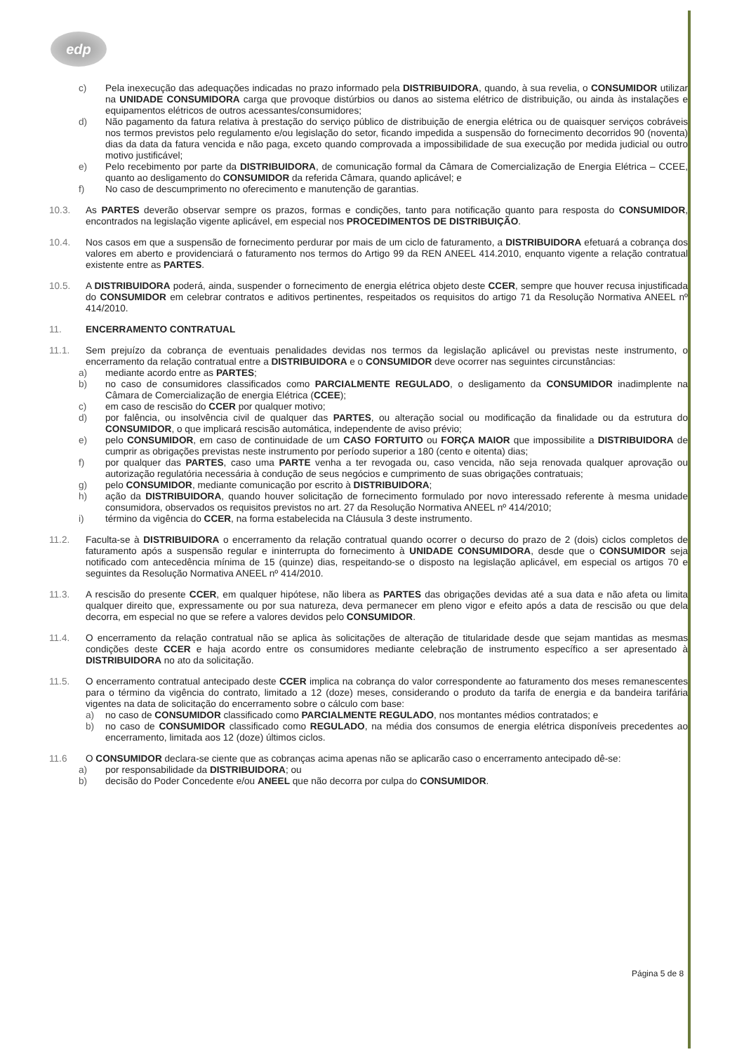edp
c) Pela inexecução das adequações indicadas no prazo informado pela DISTRIBUIDORA, quando, à sua revelia, o CONSUMIDOR utilizar na UNIDADE CONSUMIDORA carga que provoque distúrbios ou danos ao sistema elétrico de distribuição, ou ainda às instalações e equipamentos elétricos de outros acessantes/consumidores;
d) Não pagamento da fatura relativa à prestação do serviço público de distribuição de energia elétrica ou de quaisquer serviços cobráveis nos termos previstos pelo regulamento e/ou legislação do setor, ficando impedida a suspensão do fornecimento decorridos 90 (noventa) dias da data da fatura vencida e não paga, exceto quando comprovada a impossibilidade de sua execução por medida judicial ou outro motivo justificável;
e) Pelo recebimento por parte da DISTRIBUIDORA, de comunicação formal da Câmara de Comercialização de Energia Elétrica – CCEE, quanto ao desligamento do CONSUMIDOR da referida Câmara, quando aplicável; e
f) No caso de descumprimento no oferecimento e manutenção de garantias.
10.3. As PARTES deverão observar sempre os prazos, formas e condições, tanto para notificação quanto para resposta do CONSUMIDOR, encontrados na legislação vigente aplicável, em especial nos PROCEDIMENTOS DE DISTRIBUIÇÃO.
10.4. Nos casos em que a suspensão de fornecimento perdurar por mais de um ciclo de faturamento, a DISTRIBUIDORA efetuará a cobrança dos valores em aberto e providenciará o faturamento nos termos do Artigo 99 da REN ANEEL 414.2010, enquanto vigente a relação contratual existente entre as PARTES.
10.5. A DISTRIBUIDORA poderá, ainda, suspender o fornecimento de energia elétrica objeto deste CCER, sempre que houver recusa injustificada do CONSUMIDOR em celebrar contratos e aditivos pertinentes, respeitados os requisitos do artigo 71 da Resolução Normativa ANEEL nº 414/2010.
11. ENCERRAMENTO CONTRATUAL
11.1. Sem prejuízo da cobrança de eventuais penalidades devidas nos termos da legislação aplicável ou previstas neste instrumento, o encerramento da relação contratual entre a DISTRIBUIDORA e o CONSUMIDOR deve ocorrer nas seguintes circunstâncias:
a) mediante acordo entre as PARTES;
b) no caso de consumidores classificados como PARCIALMENTE REGULADO, o desligamento da CONSUMIDOR inadimplente na Câmara de Comercialização de energia Elétrica (CCEE);
c) em caso de rescisão do CCER por qualquer motivo;
d) por falência, ou insolvência civil de qualquer das PARTES, ou alteração social ou modificação da finalidade ou da estrutura do CONSUMIDOR, o que implicará rescisão automática, independente de aviso prévio;
e) pelo CONSUMIDOR, em caso de continuidade de um CASO FORTUITO ou FORÇA MAIOR que impossibilite a DISTRIBUIDORA de cumprir as obrigações previstas neste instrumento por período superior a 180 (cento e oitenta) dias;
f) por qualquer das PARTES, caso uma PARTE venha a ter revogada ou, caso vencida, não seja renovada qualquer aprovação ou autorização regulatória necessária à condução de seus negócios e cumprimento de suas obrigações contratuais;
g) pelo CONSUMIDOR, mediante comunicação por escrito à DISTRIBUIDORA;
h) ação da DISTRIBUIDORA, quando houver solicitação de fornecimento formulado por novo interessado referente à mesma unidade consumidora, observados os requisitos previstos no art. 27 da Resolução Normativa ANEEL nº 414/2010;
i) término da vigência do CCER, na forma estabelecida na Cláusula 3 deste instrumento.
11.2. Faculta-se à DISTRIBUIDORA o encerramento da relação contratual quando ocorrer o decurso do prazo de 2 (dois) ciclos completos de faturamento após a suspensão regular e ininterrupta do fornecimento à UNIDADE CONSUMIDORA, desde que o CONSUMIDOR seja notificado com antecedência mínima de 15 (quinze) dias, respeitando-se o disposto na legislação aplicável, em especial os artigos 70 e seguintes da Resolução Normativa ANEEL nº 414/2010.
11.3. A rescisão do presente CCER, em qualquer hipótese, não libera as PARTES das obrigações devidas até a sua data e não afeta ou limita qualquer direito que, expressamente ou por sua natureza, deva permanecer em pleno vigor e efeito após a data de rescisão ou que dela decorra, em especial no que se refere a valores devidos pelo CONSUMIDOR.
11.4. O encerramento da relação contratual não se aplica às solicitações de alteração de titularidade desde que sejam mantidas as mesmas condições deste CCER e haja acordo entre os consumidores mediante celebração de instrumento específico a ser apresentado à DISTRIBUIDORA no ato da solicitação.
11.5. O encerramento contratual antecipado deste CCER implica na cobrança do valor correspondente ao faturamento dos meses remanescentes para o término da vigência do contrato, limitado a 12 (doze) meses, considerando o produto da tarifa de energia e da bandeira tarifária vigentes na data de solicitação do encerramento sobre o cálculo com base:
a) no caso de CONSUMIDOR classificado como PARCIALMENTE REGULADO, nos montantes médios contratados; e
b) no caso de CONSUMIDOR classificado como REGULADO, na média dos consumos de energia elétrica disponíveis precedentes ao encerramento, limitada aos 12 (doze) últimos ciclos.
11.6 O CONSUMIDOR declara-se ciente que as cobranças acima apenas não se aplicarão caso o encerramento antecipado dê-se:
a) por responsabilidade da DISTRIBUIDORA; ou
b) decisão do Poder Concedente e/ou ANEEL que não decorra por culpa do CONSUMIDOR.
Página 5 de 8